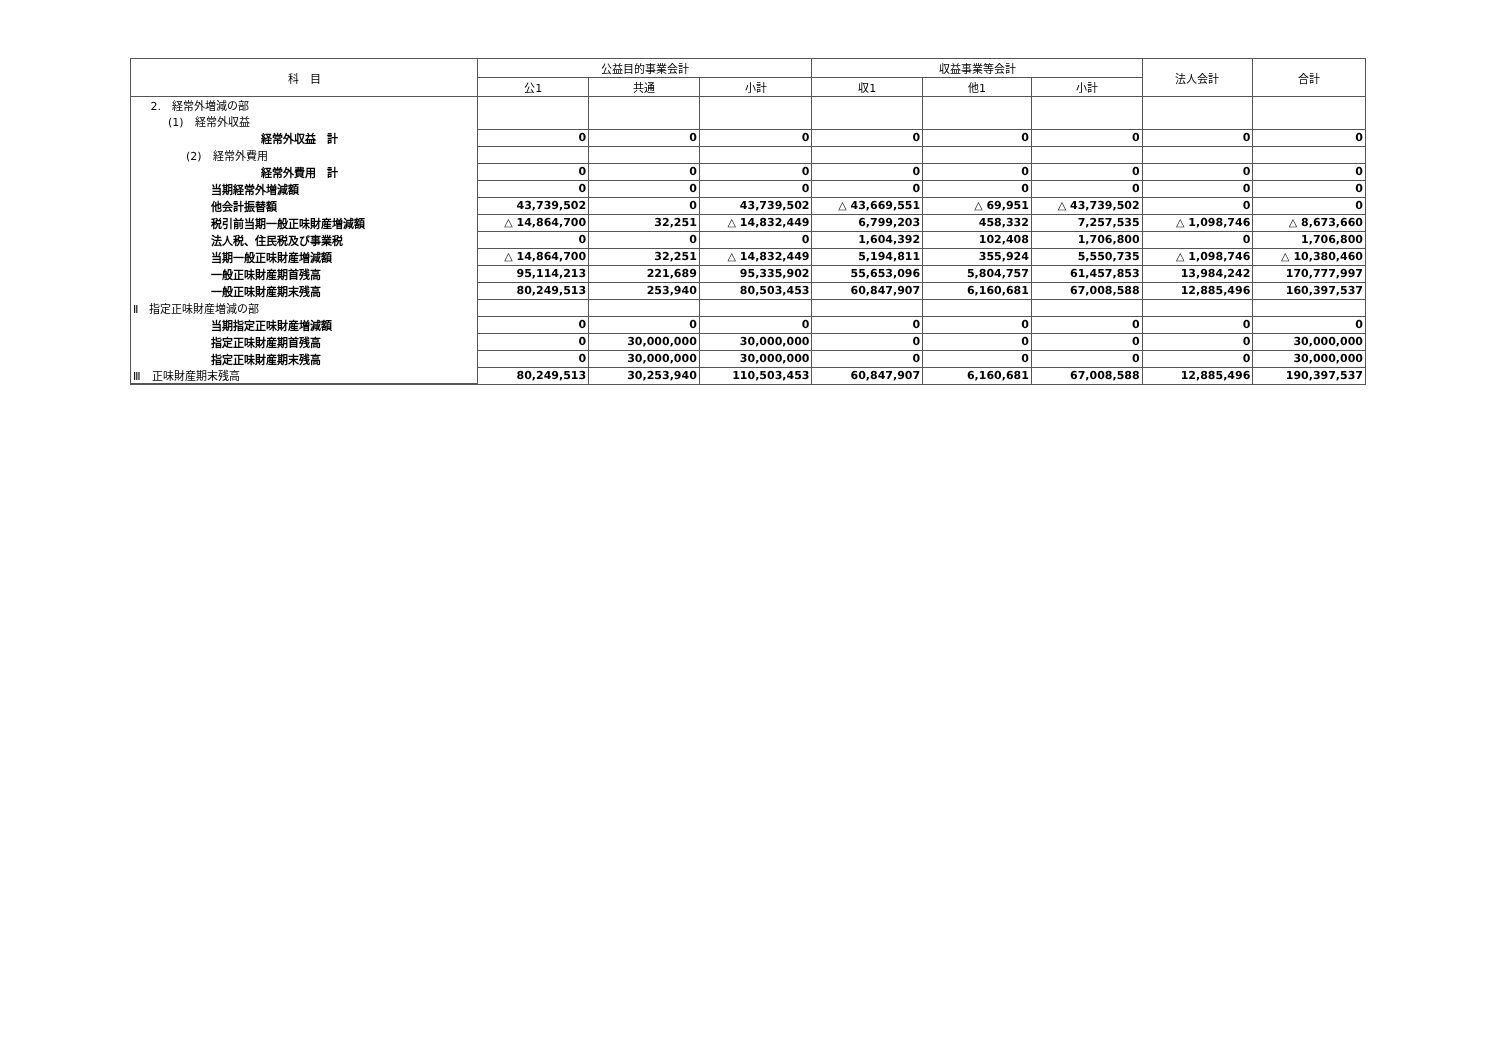| 科 目 | 公益目的事業会計 | | | 収益事業等会計 | | | 法人会計 | 合計 |
| --- | --- | --- | --- | --- | --- | --- | --- | --- |
| | 公1 | 共通 | 小計 | 収1 | 他1 | 小計 | | |
| 2. 経常外増減の部 (1) 経常外収益 | | | | | | | | |
| 経常外収益 計 | 0 | 0 | 0 | 0 | 0 | 0 | 0 | 0 |
| (2) 経常外費用 | | | | | | | | |
| 経常外費用 計 | 0 | 0 | 0 | 0 | 0 | 0 | 0 | 0 |
| 当期経常外増減額 | 0 | 0 | 0 | 0 | 0 | 0 | 0 | 0 |
| 他会計振替額 | 43,739,502 | 0 | 43,739,502 | △ 43,669,551 | △ 69,951 | △ 43,739,502 | 0 | 0 |
| 税引前当期一般正味財産増減額 | △ 14,864,700 | 32,251 | △ 14,832,449 | 6,799,203 | 458,332 | 7,257,535 | △ 1,098,746 | △ 8,673,660 |
| 法人税、住民税及び事業税 | 0 | 0 | 0 | 1,604,392 | 102,408 | 1,706,800 | 0 | 1,706,800 |
| 当期一般正味財産増減額 | △ 14,864,700 | 32,251 | △ 14,832,449 | 5,194,811 | 355,924 | 5,550,735 | △ 1,098,746 | △ 10,380,460 |
| 一般正味財産期首残高 | 95,114,213 | 221,689 | 95,335,902 | 55,653,096 | 5,804,757 | 61,457,853 | 13,984,242 | 170,777,997 |
| 一般正味財産期末残高 | 80,249,513 | 253,940 | 80,503,453 | 60,847,907 | 6,160,681 | 67,008,588 | 12,885,496 | 160,397,537 |
| Ⅱ 指定正味財産増減の部 | | | | | | | | |
| 当期指定正味財産増減額 | 0 | 0 | 0 | 0 | 0 | 0 | 0 | 0 |
| 指定正味財産期首残高 | 0 | 30,000,000 | 30,000,000 | 0 | 0 | 0 | 0 | 30,000,000 |
| 指定正味財産期末残高 | 0 | 30,000,000 | 30,000,000 | 0 | 0 | 0 | 0 | 30,000,000 |
| Ⅲ 正味財産期末残高 | 80,249,513 | 30,253,940 | 110,503,453 | 60,847,907 | 6,160,681 | 67,008,588 | 12,885,496 | 190,397,537 |